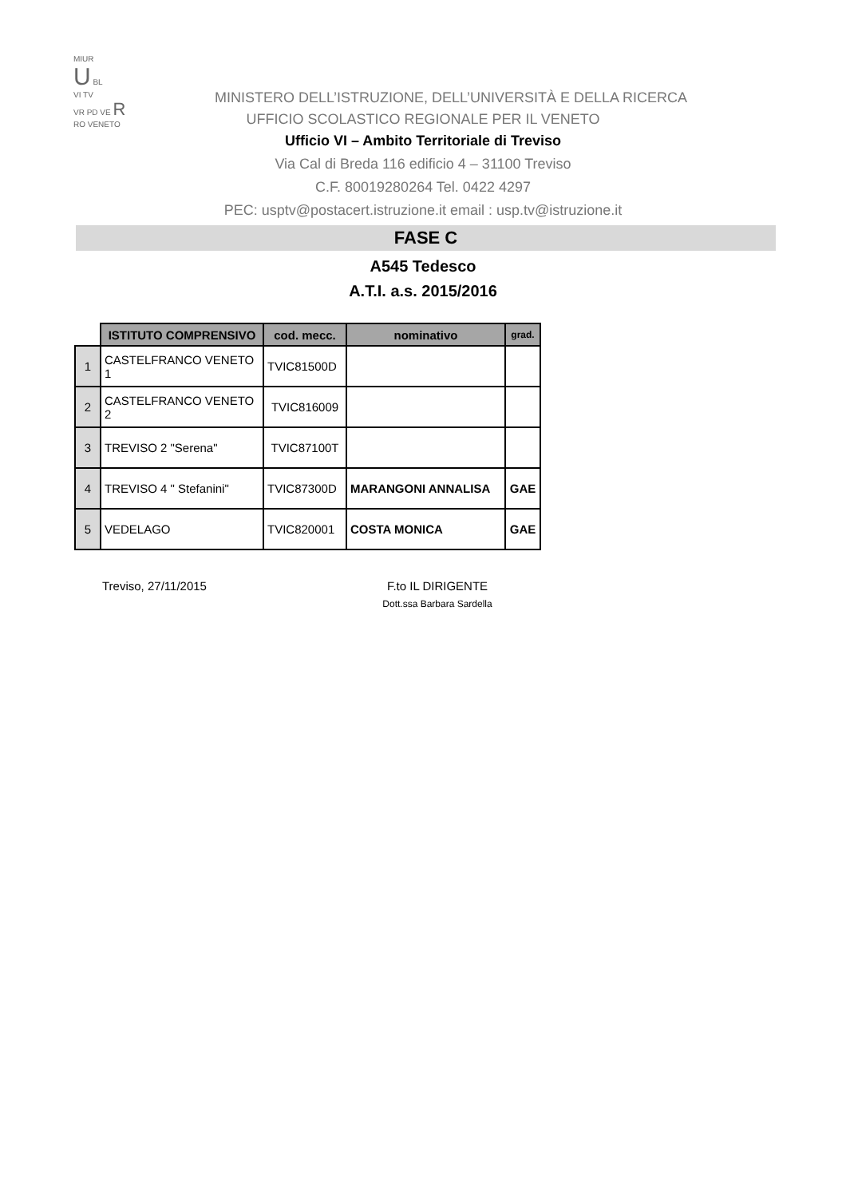MIUR
U BL
VI TV
VR PD VE R
RO VENETO
MINISTERO DELL’ISTRUZIONE, DELL’UNIVERSITÀ E DELLA RICERCA
UFFICIO SCOLASTICO REGIONALE PER IL VENETO
Ufficio VI – Ambito Territoriale di Treviso
Via Cal di Breda 116 edificio 4 – 31100 Treviso
C.F. 80019280264 Tel. 0422 4297
PEC: usptv@postacert.istruzione.it email : usp.tv@istruzione.it
FASE C
A545 Tedesco
A.T.I. a.s. 2015/2016
| | ISTITUTO COMPRENSIVO | cod. mecc. | nominativo | grad. |
| --- | --- | --- | --- | --- |
| 1 | CASTELFRANCO VENETO 1 | TVIC81500D | | |
| 2 | CASTELFRANCO VENETO 2 | TVIC816009 | | |
| 3 | TREVISO 2 "Serena" | TVIC87100T | | |
| 4 | TREVISO 4 " Stefanini" | TVIC87300D | MARANGONI ANNALISA | GAE |
| 5 | VEDELAGO | TVIC820001 | COSTA MONICA | GAE |
Treviso, 27/11/2015 F.to IL DIRIGENTE
Dott.ssa Barbara Sardella